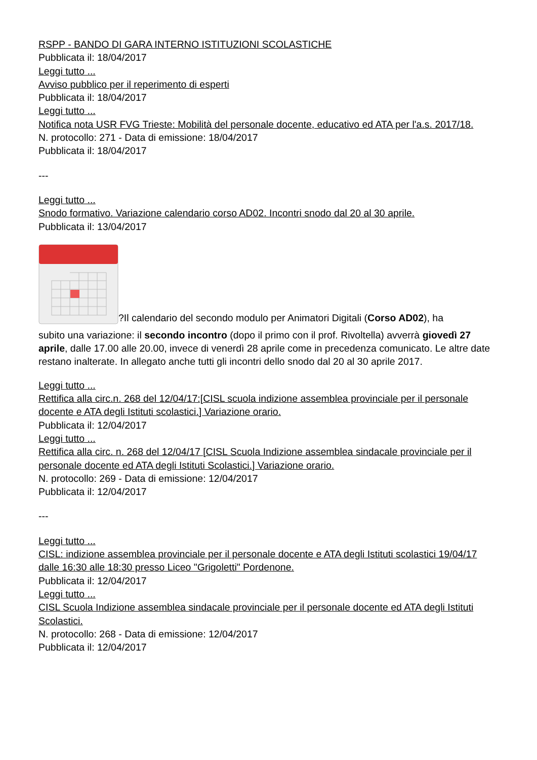RSPP - BANDO DI GARA INTERNO ISTITUZIONI SCOLASTICHE
Pubblicata il: 18/04/2017
Leggi tutto ...
Avviso pubblico per il reperimento di esperti
Pubblicata il: 18/04/2017
Leggi tutto ...
Notifica nota USR FVG Trieste: Mobilità del personale docente, educativo ed ATA per l'a.s. 2017/18.
N. protocollo: 271 - Data di emissione: 18/04/2017
Pubblicata il: 18/04/2017
---
Leggi tutto ...
Snodo formativo. Variazione calendario corso AD02. Incontri snodo dal 20 al 30 aprile.
Pubblicata il: 13/04/2017
?Il calendario del secondo modulo per Animatori Digitali (Corso AD02), ha
subito una variazione: il secondo incontro (dopo il primo con il prof. Rivoltella) avverrà giovedì 27 aprile, dalle 17.00 alle 20.00, invece di venerdì 28 aprile come in precedenza comunicato. Le altre date restano inalterate. In allegato anche tutti gli incontri dello snodo dal 20 al 30 aprile 2017.
Leggi tutto ...
Rettifica alla circ.n. 268 del 12/04/17:[CISL scuola indizione assemblea provinciale per il personale docente e ATA degli Istituti scolastici.] Variazione orario.
Pubblicata il: 12/04/2017
Leggi tutto ...
Rettifica alla circ. n. 268 del 12/04/17 [CISL Scuola Indizione assemblea sindacale provinciale per il personale docente ed ATA degli Istituti Scolastici.] Variazione orario.
N. protocollo: 269 - Data di emissione: 12/04/2017
Pubblicata il: 12/04/2017
---
Leggi tutto ...
CISL: indizione assemblea provinciale per il personale docente e ATA degli Istituti scolastici 19/04/17 dalle 16:30 alle 18:30 presso Liceo "Grigoletti" Pordenone.
Pubblicata il: 12/04/2017
Leggi tutto ...
CISL Scuola Indizione assemblea sindacale provinciale per il personale docente ed ATA degli Istituti Scolastici.
N. protocollo: 268 - Data di emissione: 12/04/2017
Pubblicata il: 12/04/2017